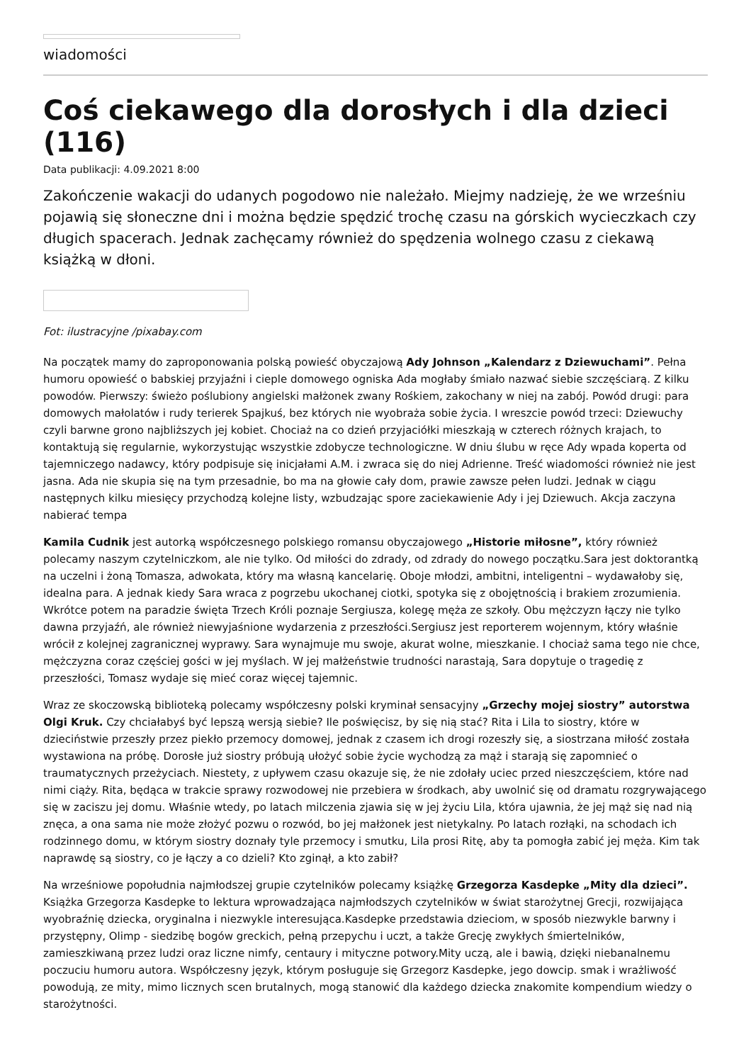wiadomości
Coś ciekawego dla dorosłych i dla dzieci (116)
Data publikacji: 4.09.2021 8:00
Zakończenie wakacji do udanych pogodowo nie należało. Miejmy nadzieję, że we wrześniu pojawią się słoneczne dni i można będzie spędzić trochę czasu na górskich wycieczkach czy długich spacerach. Jednak zachęcamy również do spędzenia wolnego czasu z ciekawą książką w dłoni.
Fot: ilustracyjne /pixabay.com
Na początek mamy do zaproponowania polską powieść obyczajową Ady Johnson „Kalendarz z Dziewuchami”. Pełna humoru opowieść o babskiej przyjaźni i cieple domowego ogniska Ada mogłaby śmiało nazwać siebie szczęściarą. Z kilku powodów. Pierwszy: świeżo poślubiony angielski małżonek zwany Rośkiem, zakochany w niej na zabój. Powód drugi: para domowych małolatów i rudy terierek Spajkuś, bez których nie wyobraża sobie życia. I wreszcie powód trzeci: Dziewuchy czyli barwne grono najbliższych jej kobiet. Chociaż na co dzień przyjaciółki mieszkają w czterech różnych krajach, to kontaktują się regularnie, wykorzystując wszystkie zdobycze technologiczne. W dniu ślubu w ręce Ady wpada koperta od tajemniczego nadawcy, który podpisuje się inicjałami A.M. i zwraca się do niej Adrienne. Treść wiadomości również nie jest jasna. Ada nie skupia się na tym przesadnie, bo ma na głowie cały dom, prawie zawsze pełen ludzi. Jednak w ciągu następnych kilku miesięcy przychodzą kolejne listy, wzbudzając spore zaciekawienie Ady i jej Dziewuch. Akcja zaczyna nabierać tempa
Kamila Cudnik jest autorką współczesnego polskiego romansu obyczajowego „Historie miłosne”, który również polecamy naszym czytelniczkom, ale nie tylko. Od miłości do zdrady, od zdrady do nowego początku.Sara jest doktorantką na uczelni i żoną Tomasza, adwokata, który ma własną kancelarię. Oboje młodzi, ambitni, inteligentni – wydawałoby się, idealna para. A jednak kiedy Sara wraca z pogrzebu ukochanej ciotki, spotyka się z obojętnością i brakiem zrozumienia. Wkrótce potem na paradzie święta Trzech Króli poznaje Sergiusza, kolegę męża ze szkoły. Obu mężczyzn łączy nie tylko dawna przyjaźń, ale również niewyjaśnione wydarzenia z przeszłości.Sergiusz jest reporterem wojennym, który właśnie wrócił z kolejnej zagranicznej wyprawy. Sara wynajmuje mu swoje, akurat wolne, mieszkanie. I chociaż sama tego nie chce, mężczyzna coraz częściej gości w jej myślach. W jej małżeństwie trudności narastają, Sara dopytuje o tragedię z przeszłości, Tomasz wydaje się mieć coraz więcej tajemnic.
Wraz ze skoczowską biblioteką polecamy współczesny polski kryminał sensacyjny „Grzechy mojej siostry” autorstwa Olgi Kruk. Czy chciałabyś być lepszą wersją siebie? Ile poświęcisz, by się nią stać? Rita i Lila to siostry, które w dzieciństwie przeszły przez piekło przemocy domowej, jednak z czasem ich drogi rozeszły się, a siostrzana miłość została wystawiona na próbę. Dorosłe już siostry próbują ułożyć sobie życie wychodzą za mąż i starają się zapomnieć o traumatycznych przeżyciach. Niestety, z upływem czasu okazuje się, że nie zdołały uciec przed nieszczęściem, które nad nimi ciąży. Rita, będąca w trakcie sprawy rozwodowej nie przebiera w środkach, aby uwolnić się od dramatu rozgrywającego się w zaciszu jej domu. Właśnie wtedy, po latach milczenia zjawia się w jej życiu Lila, która ujawnia, że jej mąż się nad nią znęca, a ona sama nie może złożyć pozwu o rozwód, bo jej małżonek jest nietykalny. Po latach rozłąki, na schodach ich rodzinnego domu, w którym siostry doznały tyle przemocy i smutku, Lila prosi Ritę, aby ta pomogła zabić jej męża. Kim tak naprawdę są siostry, co je łączy a co dzieli? Kto zginął, a kto zabił?
Na wrześniowe popołudnia najmłodszej grupie czytelników polecamy książkę Grzegorza Kasdepke „Mity dla dzieci”. Książka Grzegorza Kasdepke to lektura wprowadzająca najmłodszych czytelników w świat starożytnej Grecji, rozwijająca wyobraźnię dziecka, oryginalna i niezwykle interesująca.Kasdepke przedstawia dzieciom, w sposób niezwykle barwny i przystępny, Olimp - siedzibę bogów greckich, pełną przepychu i uczt, a także Grecję zwykłych śmiertelników, zamieszkiwaną przez ludzi oraz liczne nimfy, centaury i mityczne potwory.Mity uczą, ale i bawią, dzięki niebanalnemu poczuciu humoru autora. Współczesny język, którym posługuje się Grzegorz Kasdepke, jego dowcip. smak i wrażliwość powodują, ze mity, mimo licznych scen brutalnych, mogą stanowić dla każdego dziecka znakomite kompendium wiedzy o starożytności.